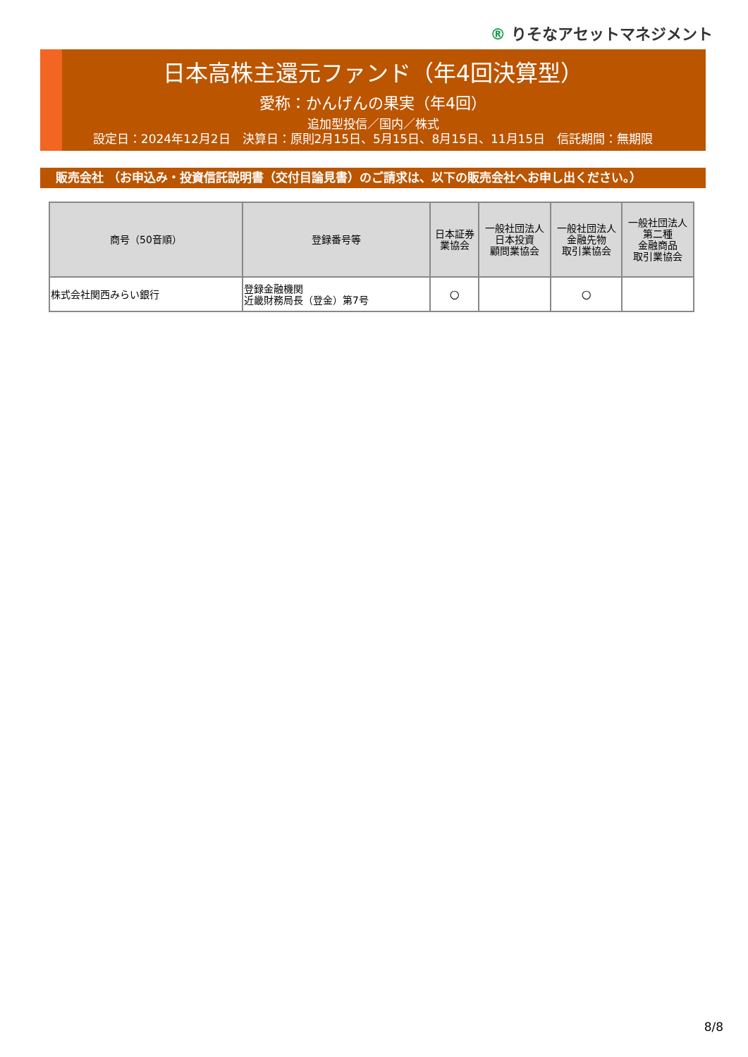® りそなアセットマネジメント
日本高株主還元ファンド（年4回決算型）
愛称：かんげんの果実（年4回）
追加型投信／国内／株式
設定日：2024年12月2日　決算日：原則2月15日、5月15日、8月15日、11月15日　信託期間：無期限
販売会社 （お申込み・投資信託説明書（交付目論見書）のご請求は、以下の販売会社へお申し出ください。）
| 商号（50音順） | 登録番号等 | 日本証券 業協会 | 一般社団法人 日本投資 顧問業協会 | 一般社団法人 金融先物 取引業協会 | 一般社団法人 第二種 金融商品 取引業協会 |
| --- | --- | --- | --- | --- | --- |
| 株式会社関西みらい銀行 | 登録金融機関 近畿財務局長（登金）第7号 | ○ | | ○ | |
8/8